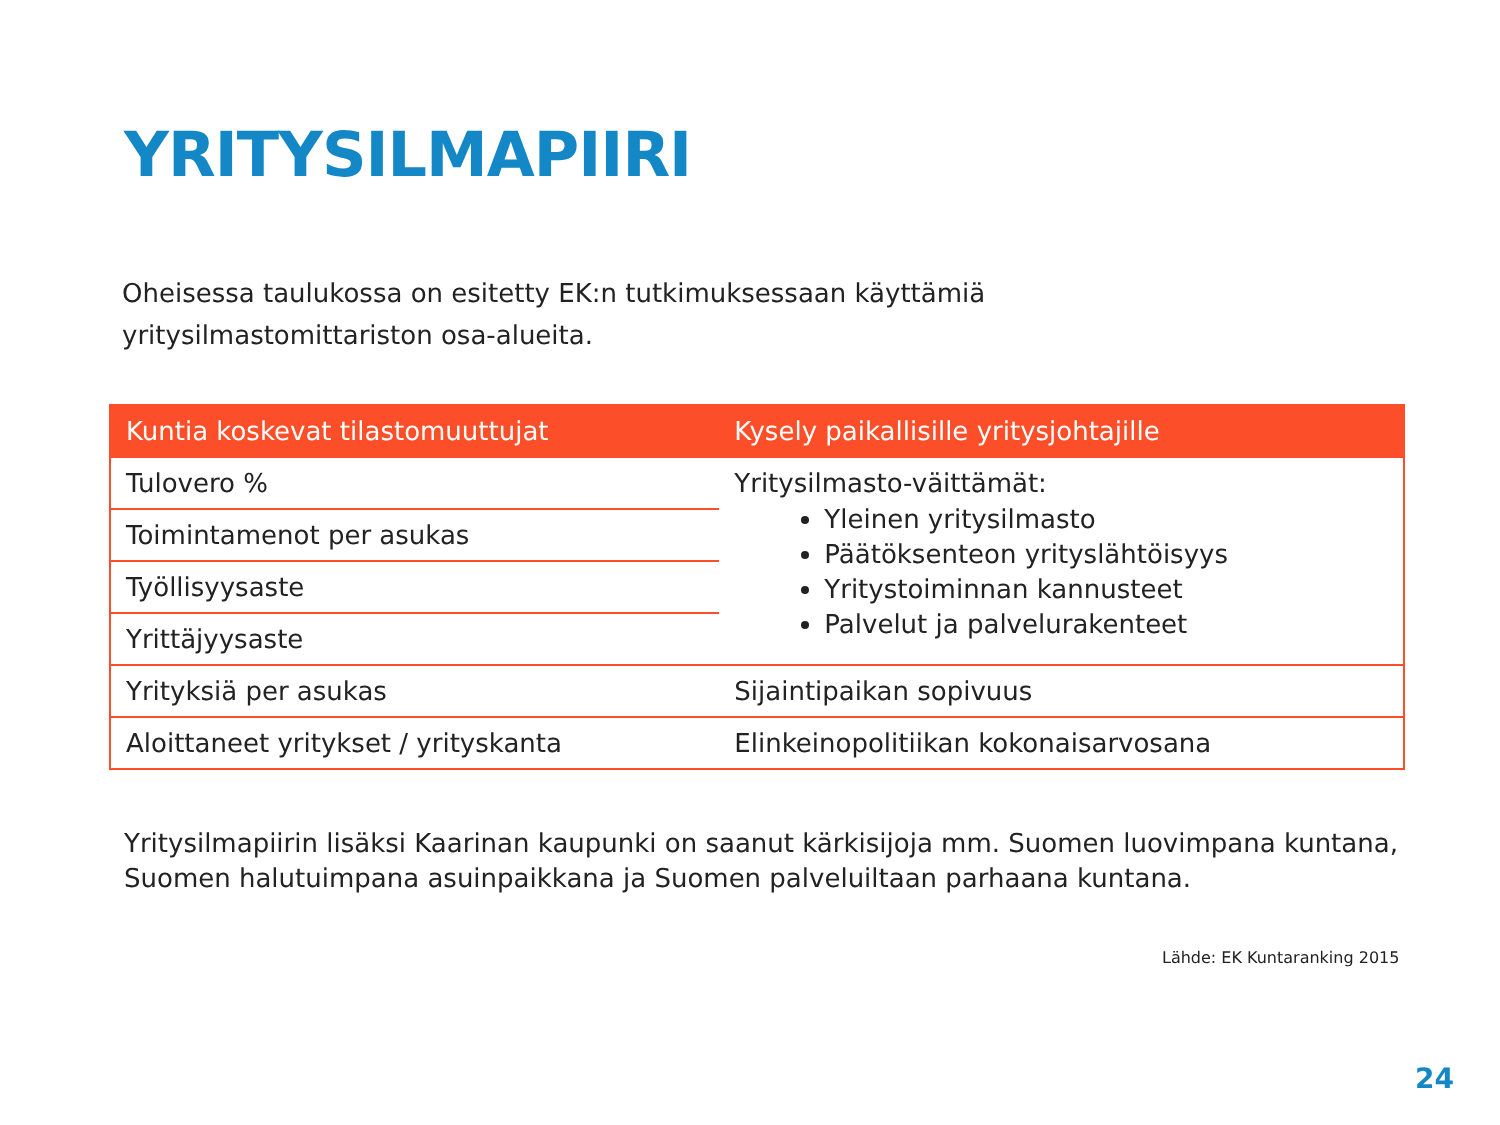YRITYSILMAPIIRI
Oheisessa taulukossa on esitetty EK:n tutkimuksessaan käyttämiä yritysilmastomittariston osa-alueita.
| Kuntia koskevat tilastomuuttujat | Kysely paikallisille yritysjohtajille |
| --- | --- |
| Tulovero % | Yritysilmasto-väittämät: Yleinen yritysilmasto Päätöksenteon yrityslähtöisyys Yritystoiminnan kannusteet Palvelut ja palvelurakenteet |
| Toimintamenot per asukas | |
| Työllisyysaste | |
| Yrittäjyysaste | |
| Yrityksiä per asukas | Sijaintipaikan sopivuus |
| Aloittaneet yritykset / yrityskanta | Elinkeinopolitiikan kokonaisarvosana |
Yritysilmapiirin lisäksi Kaarinan kaupunki on saanut kärkisijoja mm. Suomen luovimpana kuntana, Suomen halutuimpana asuinpaikkana ja Suomen palveluiltaan parhaana kuntana.
Lähde: EK Kuntaranking 2015
24